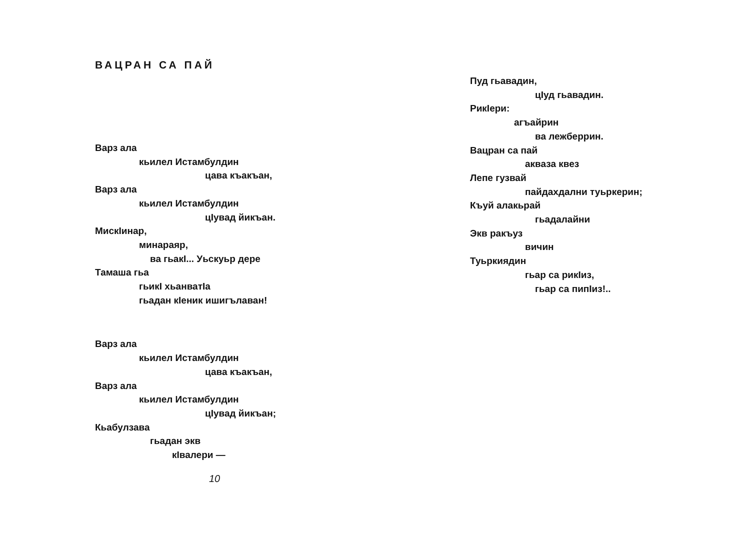ВАЦРАН СА ПАЙ
Варз ала
кьилел Истамбулдин
цава къакъан,
Варз ала
кьилел Истамбулдин
цIувад йикъан.
МискIинар,
минараяр,
ва гьакI... Уьскуьр дере
Тамаша гьа
гьикI хьанватIа
гьадан кIеник ишигълаван!
Варз ала
кьилел Истамбулдин
цава къакъан,
Варз ала
кьилел Истамбулдин
цIувад йикъан;
Кьабулзава
гьадан экв
кIвалери —
10
Пуд гьавадин,
цIуд гьавадин.
РикIери:
агъайрин
ва лежберрин.
Вацран са пай
акваза квез
Лепе гузвай
пайдахдални туьркерин;
Къуй алакьрай
гьадалайни
Экв ракъуз
вичин
Туьркиядин
гьар са рикIиз,
гьар са пипIиз!..